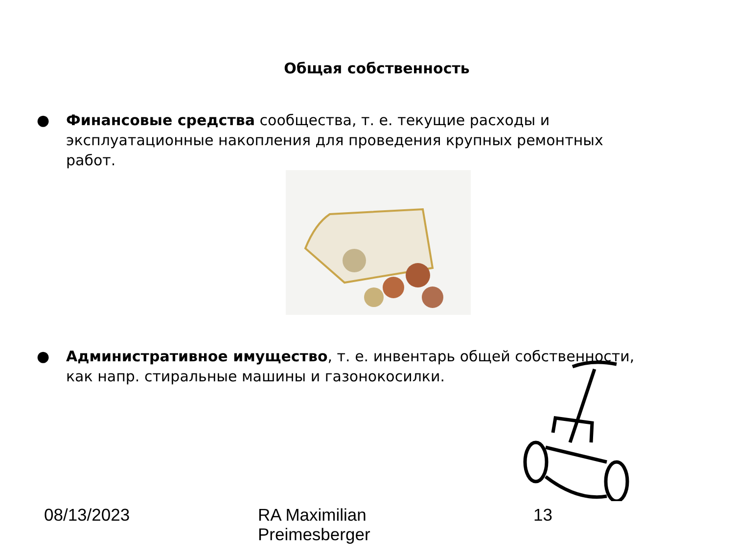Общая собственность
● Финансовые средства сообщества, т. е. текущие расходы и эксплуатационные накопления для проведения крупных ремонтных работ.
● Административное имущество, т. е. инвентарь общей собственности, как напр. стиральные машины и газонокосилки.
08/13/2023
RA Maximilian
Preimesberger
13